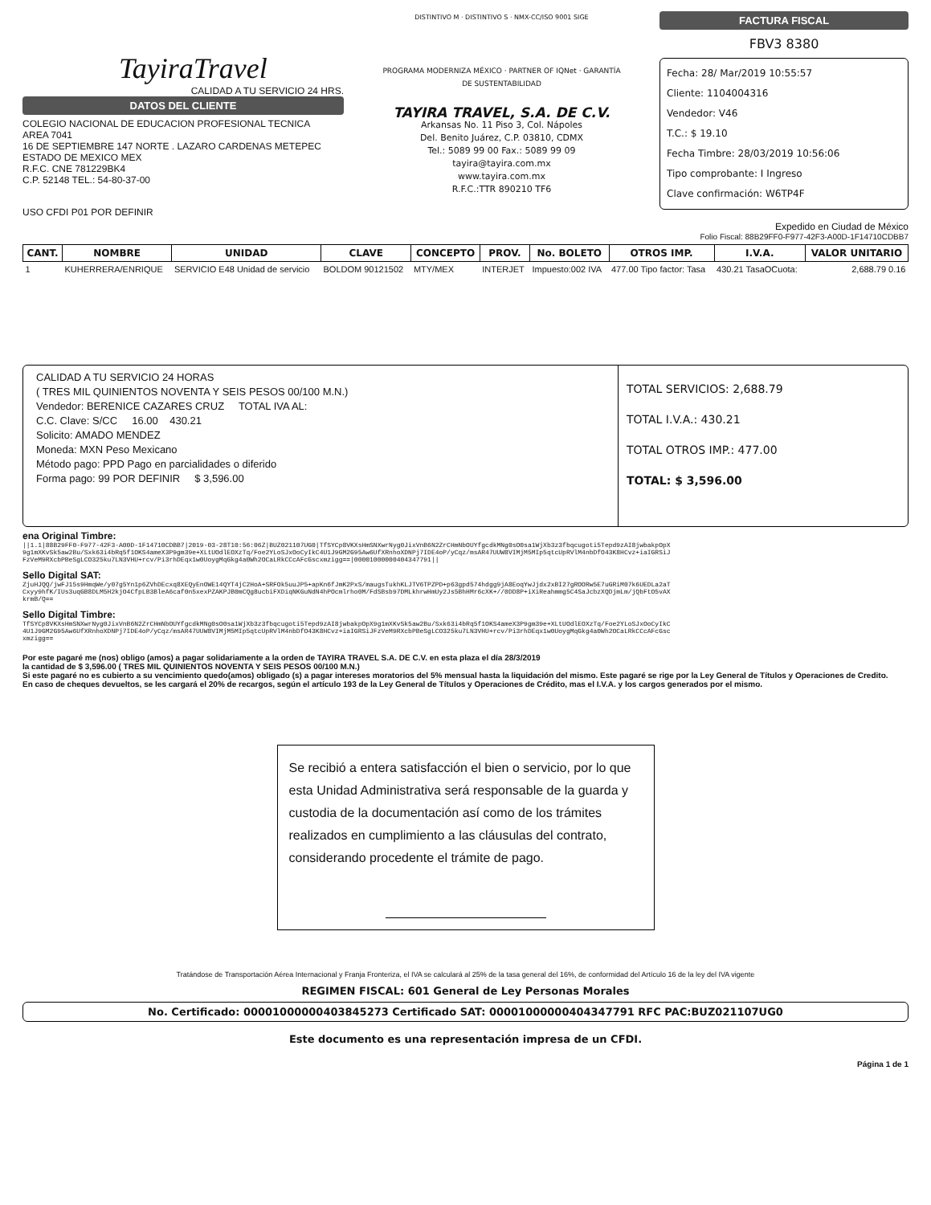TayiraTravel
CALIDAD A TU SERVICIO 24 HRS.
DATOS DEL CLIENTE
COLEGIO NACIONAL DE EDUCACION PROFESIONAL TECNICA
AREA 7041
16 DE SEPTIEMBRE 147 NORTE . LAZARO CARDENAS METEPEC
ESTADO DE MEXICO MEX
R.F.C. CNE 781229BK4
C.P. 52148 TEL.: 54-80-37-00
USO CFDI P01 POR DEFINIR
DISTINTIVO M · DISTINTIVO S · NMX-CC/ISO 9001 SIGE
PROGRAMA MODERNIZA MÉXICO · PARTNER OF IQNet · GARANTÍA DE SUSTENTABILIDAD
TAYIRA TRAVEL, S.A. DE C.V.
Arkansas No. 11 Piso 3, Col. Nápoles
Del. Benito Juárez, C.P. 03810, CDMX
Tel.: 5089 99 00 Fax.: 5089 99 09
tayira@tayira.com.mx
www.tayira.com.mx
R.F.C.:TTR 890210 TF6
FACTURA FISCAL
FBV3 8380
Fecha: 28/ Mar/2019 10:55:57
Cliente: 1104004316
Vendedor: V46
T.C.: $ 19.10
Fecha Timbre: 28/03/2019 10:56:06
Tipo comprobante: I Ingreso
Clave confirmación: W6TP4F
Expedido en Ciudad de México
Folio Fiscal: 88B29FF0-F977-42F3-A00D-1F14710CDBB7
| CANT. | NOMBRE | UNIDAD | CLAVE | CONCEPTO | PROV. | No. BOLETO | OTROS IMP. | I.V.A. | VALOR UNITARIO |
| --- | --- | --- | --- | --- | --- | --- | --- | --- | --- |
| 1 | KUHERRERA/ENRIQUE | SERVICIO E48 Unidad de servicio | BOLDOM 90121502 | MTY/MEX | INTERJET | Impuesto:002 IVA | 477.00 Tipo factor: Tasa | 430.21 TasaOCuota: | 2,688.79 0.16 |
CALIDAD A TU SERVICIO 24 HORAS
( TRES MIL QUINIENTOS NOVENTA Y SEIS PESOS 00/100 M.N.)
Vendedor: BERENICE CAZARES CRUZ TOTAL IVA AL:
C.C. Clave: S/CC 16.00 430.21
Solicito: AMADO MENDEZ
Moneda: MXN Peso Mexicano
Método pago: PPD Pago en parcialidades o diferido
Forma pago: 99 POR DEFINIR $ 3,596.00
TOTAL SERVICIOS: 2,688.79
TOTAL I.V.A.: 430.21
TOTAL OTROS IMP.: 477.00
TOTAL: $ 3,596.00
ena Original Timbre:
||1.1|88B29FF0-F977-42F3-A00D-1F14710CDBB7|2019-03-28T10:56:06Z|BUZ021107UG0|TfSYCp8VKXsHmSNXwrNyg0JixVnB6N2ZrCHmNbOUYfgcdkMNg0sO0sa1WjXb3z3fbqcugoti5Tepd9zAI8jwbakpOpX9g1mXKvSk5aw2Bu/Sxk63i4bRq5f1OKS4ameX3P9gm39e+XLtUOdlEOXzTq/Foe2YLoSJxOoCyIkC4U1J9GM2G95Aw6UfXRnhoXDNPj7IDE4oP/yCqz/msAR47UUW8VIMjM5MIp5qtcUpRVlM4nbDfO43K8HCvz+iaIGRSiJFzVeM9RXcbPBeSgLCO325ku7LN3VHU+rcv/Pi3rhDEqx1w0UoygMqGkg4a0Wh2OCaLRkCCcAFcGscxmzigg==|00001000000404347791||
Sello Digital SAT:
ZjuHJQQ/jwFJ15s9HmqWe/y07g5Yn1p6ZVhDEcxq8XEQyEnOWE14QYT4jC2HoA+SRFOk5uuJP5+apKn6fJmK2PxS/maugsTukhKLJTV6TPZPD+p63gpd574hdgg9jA8EoqYwJjdx2xBI27gROORw5E7uGRiM07k6UEDLa2aTCxyy9hfK/IUs3uqGB8DLM5H2kjO4CfpLB3BleA6caf0n5xexPZAKPJB0mCQg8ucbiFXDiqNKGuNdN4hPOcmlrho0M/FdSBsb97DMLkhrwHmUy2Js5BhHMr6cXK+//0DD8P+iXiReahmmg5C4SaJcbzXQDjmLm/jQbFtO5vAXkrmB/Q==
Sello Digital Timbre:
TfSYCp8VKXsHmSNXwrNyg0JixVnB6N2ZrCHmNbOUYfgcdkMNg0sO0sa1WjXb3z3fbqcugoti5Tepd9zAI8jwbakpOpX9g1mXKvSk5aw2Bu/Sxk63i4bRq5f1OKS4ameX3P9gm39e+XLtUOdlEOXzTq/Foe2YLoSJxOoCyIkC4U1J9GM2G95Aw6UfXRnhoXDNPj7IDE4oP/yCqz/msAR47UUW8VIMjM5MIp5qtcUpRVlM4nbDfO43K8HCvz+iaIGRSiJFzVeM9RXcbPBeSgLCO325ku7LN3VHU+rcv/Pi3rhDEqx1w0UoygMqGkg4a0Wh2OCaLRkCCcAFcGscxmzigg==
Por este pagaré me (nos) obligo (amos) a pagar solidariamente a la orden de TAYIRA TRAVEL S.A. DE C.V. en esta plaza el día 28/3/2019
la cantidad de $ 3,596.00 ( TRES MIL QUINIENTOS NOVENTA Y SEIS PESOS 00/100 M.N.)
Si este pagaré no es cubierto a su vencimiento quedo(amos) obligado (s) a pagar intereses moratorios del 5% mensual hasta la liquidación del mismo. Este pagaré se rige por la Ley General de Títulos y Operaciones de Credito.
En caso de cheques devueltos, se les cargará el 20% de recargos, según el artículo 193 de la Ley General de Títulos y Operaciones de Crédito, mas el I.V.A. y los cargos generados por el mismo.
Se recibió a entera satisfacción el bien o servicio, por lo que esta Unidad Administrativa será responsable de la guarda y custodia de la documentación así como de los trámites realizados en cumplimiento a las cláusulas del contrato, considerando procedente el trámite de pago.
Tratándose de Transportación Aérea Internacional y Franja Fronteriza, el IVA se calculará al 25% de la tasa general del 16%, de conformidad del Artículo 16 de la ley del IVA vigente
REGIMEN FISCAL: 601 General de Ley Personas Morales
No. Certificado: 00001000000403845273 Certificado SAT: 00001000000404347791 RFC PAC:BUZ021107UG0
Este documento es una representación impresa de un CFDI.
Página 1 de 1